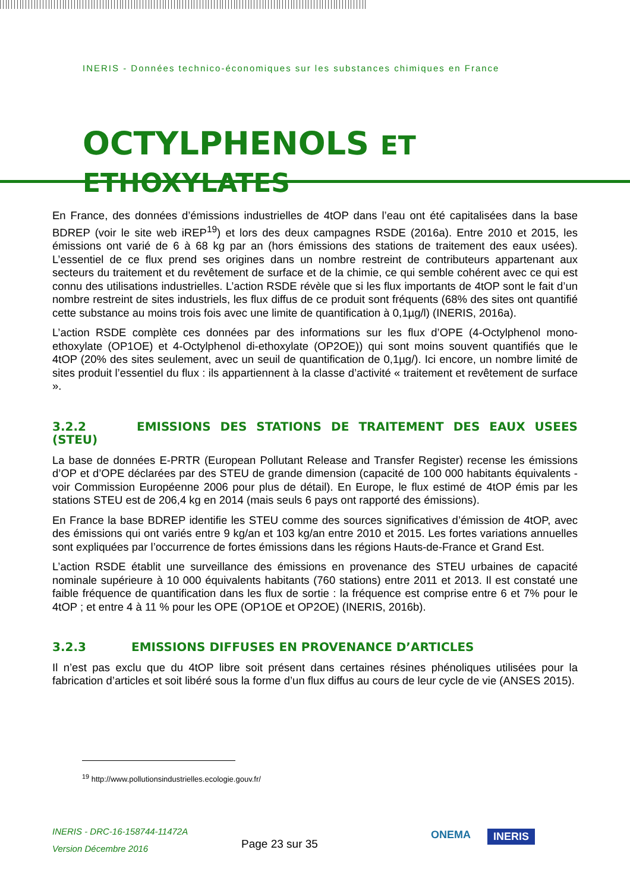INERIS - Données technico-économiques sur les substances chimiques en France
OCTYLPHENOLS ET ETHOXYLATES
En France, des données d’émissions industrielles de 4tOP dans l’eau ont été capitalisées dans la base BDREP (voir le site web iREP<sup>19</sup>) et lors des deux campagnes RSDE (2016a). Entre 2010 et 2015, les émissions ont varié de 6 à 68 kg par an (hors émissions des stations de traitement des eaux usées). L’essentiel de ce flux prend ses origines dans un nombre restreint de contributeurs appartenant aux secteurs du traitement et du revêtement de surface et de la chimie, ce qui semble cohérent avec ce qui est connu des utilisations industrielles. L’action RSDE révèle que si les flux importants de 4tOP sont le fait d’un nombre restreint de sites industriels, les flux diffus de ce produit sont fréquents (68% des sites ont quantifié cette substance au moins trois fois avec une limite de quantification à 0,1µg/l) (INERIS, 2016a).
L’action RSDE complète ces données par des informations sur les flux d’OPE (4-Octylphenol mono-ethoxylate (OP1OE) et 4-Octylphenol di-ethoxylate (OP2OE)) qui sont moins souvent quantifiés que le 4tOP (20% des sites seulement, avec un seuil de quantification de 0,1µg/). Ici encore, un nombre limité de sites produit l’essentiel du flux : ils appartiennent à la classe d’activité « traitement et revêtement de surface ».
3.2.2 EMISSIONS DES STATIONS DE TRAITEMENT DES EAUX USEES (STEU)
La base de données E-PRTR (European Pollutant Release and Transfer Register) recense les émissions d’OP et d’OPE déclarées par des STEU de grande dimension (capacité de 100 000 habitants équivalents - voir Commission Européenne 2006 pour plus de détail). En Europe, le flux estimé de 4tOP émis par les stations STEU est de 206,4 kg en 2014 (mais seuls 6 pays ont rapporté des émissions).
En France la base BDREP identifie les STEU comme des sources significatives d’émission de 4tOP, avec des émissions qui ont variés entre 9 kg/an et 103 kg/an entre 2010 et 2015. Les fortes variations annuelles sont expliquées par l’occurrence de fortes émissions dans les régions Hauts-de-France et Grand Est.
L’action RSDE établit une surveillance des émissions en provenance des STEU urbaines de capacité nominale supérieure à 10 000 équivalents habitants (760 stations) entre 2011 et 2013. Il est constaté une faible fréquence de quantification dans les flux de sortie : la fréquence est comprise entre 6 et 7% pour le 4tOP ; et entre 4 à 11 % pour les OPE (OP1OE et OP2OE) (INERIS, 2016b).
3.2.3 EMISSIONS DIFFUSES EN PROVENANCE D’ARTICLES
Il n’est pas exclu que du 4tOP libre soit présent dans certaines résines phénoliques utilisées pour la fabrication d’articles et soit libéré sous la forme d’un flux diffus au cours de leur cycle de vie (ANSES 2015).
<sup>19</sup> http://www.pollutionsindustrielles.ecologie.gouv.fr/
INERIS - DRC-16-158744-11472A
Version Décembre 2016
Page 23 sur 35
ONEMA INERIS